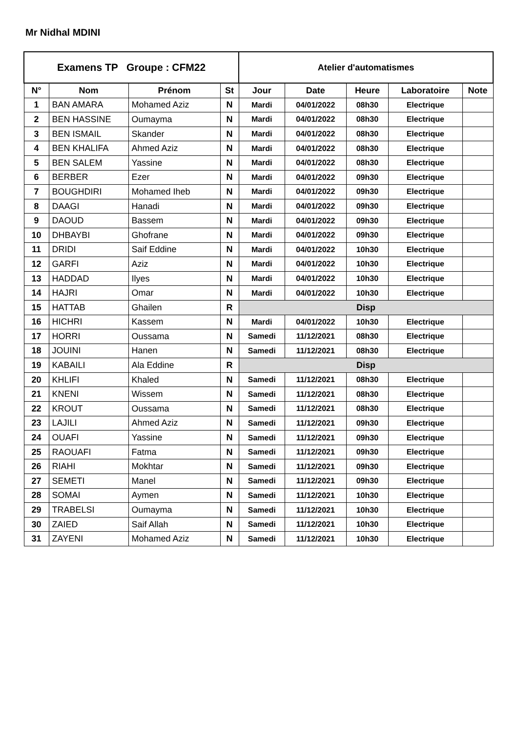Mr Nidhal MDINI
| Examens TP Groupe : CFM22 | | | | Atelier d'automatismes | | | | |
| --- | --- | --- | --- | --- | --- | --- | --- | --- |
| N° | Nom | Prénom | St | Jour | Date | Heure | Laboratoire | Note |
| 1 | BAN AMARA | Mohamed Aziz | N | Mardi | 04/01/2022 | 08h30 | Electrique | |
| 2 | BEN HASSINE | Oumayma | N | Mardi | 04/01/2022 | 08h30 | Electrique | |
| 3 | BEN ISMAIL | Skander | N | Mardi | 04/01/2022 | 08h30 | Electrique | |
| 4 | BEN KHALIFA | Ahmed Aziz | N | Mardi | 04/01/2022 | 08h30 | Electrique | |
| 5 | BEN SALEM | Yassine | N | Mardi | 04/01/2022 | 08h30 | Electrique | |
| 6 | BERBER | Ezer | N | Mardi | 04/01/2022 | 09h30 | Electrique | |
| 7 | BOUGHDIRI | Mohamed Iheb | N | Mardi | 04/01/2022 | 09h30 | Electrique | |
| 8 | DAAGI | Hanadi | N | Mardi | 04/01/2022 | 09h30 | Electrique | |
| 9 | DAOUD | Bassem | N | Mardi | 04/01/2022 | 09h30 | Electrique | |
| 10 | DHBAYBI | Ghofrane | N | Mardi | 04/01/2022 | 09h30 | Electrique | |
| 11 | DRIDI | Saif Eddine | N | Mardi | 04/01/2022 | 10h30 | Electrique | |
| 12 | GARFI | Aziz | N | Mardi | 04/01/2022 | 10h30 | Electrique | |
| 13 | HADDAD | Ilyes | N | Mardi | 04/01/2022 | 10h30 | Electrique | |
| 14 | HAJRI | Omar | N | Mardi | 04/01/2022 | 10h30 | Electrique | |
| 15 | HATTAB | Ghailen | R | Disp | | | | |
| 16 | HICHRI | Kassem | N | Mardi | 04/01/2022 | 10h30 | Electrique | |
| 17 | HORRI | Oussama | N | Samedi | 11/12/2021 | 08h30 | Electrique | |
| 18 | JOUINI | Hanen | N | Samedi | 11/12/2021 | 08h30 | Electrique | |
| 19 | KABAILI | Ala Eddine | R | Disp | | | | |
| 20 | KHLIFI | Khaled | N | Samedi | 11/12/2021 | 08h30 | Electrique | |
| 21 | KNENI | Wissem | N | Samedi | 11/12/2021 | 08h30 | Electrique | |
| 22 | KROUT | Oussama | N | Samedi | 11/12/2021 | 08h30 | Electrique | |
| 23 | LAJILI | Ahmed Aziz | N | Samedi | 11/12/2021 | 09h30 | Electrique | |
| 24 | OUAFI | Yassine | N | Samedi | 11/12/2021 | 09h30 | Electrique | |
| 25 | RAOUAFI | Fatma | N | Samedi | 11/12/2021 | 09h30 | Electrique | |
| 26 | RIAHI | Mokhtar | N | Samedi | 11/12/2021 | 09h30 | Electrique | |
| 27 | SEMETI | Manel | N | Samedi | 11/12/2021 | 09h30 | Electrique | |
| 28 | SOMAI | Aymen | N | Samedi | 11/12/2021 | 10h30 | Electrique | |
| 29 | TRABELSI | Oumayma | N | Samedi | 11/12/2021 | 10h30 | Electrique | |
| 30 | ZAIED | Saif Allah | N | Samedi | 11/12/2021 | 10h30 | Electrique | |
| 31 | ZAYENI | Mohamed Aziz | N | Samedi | 11/12/2021 | 10h30 | Electrique | |